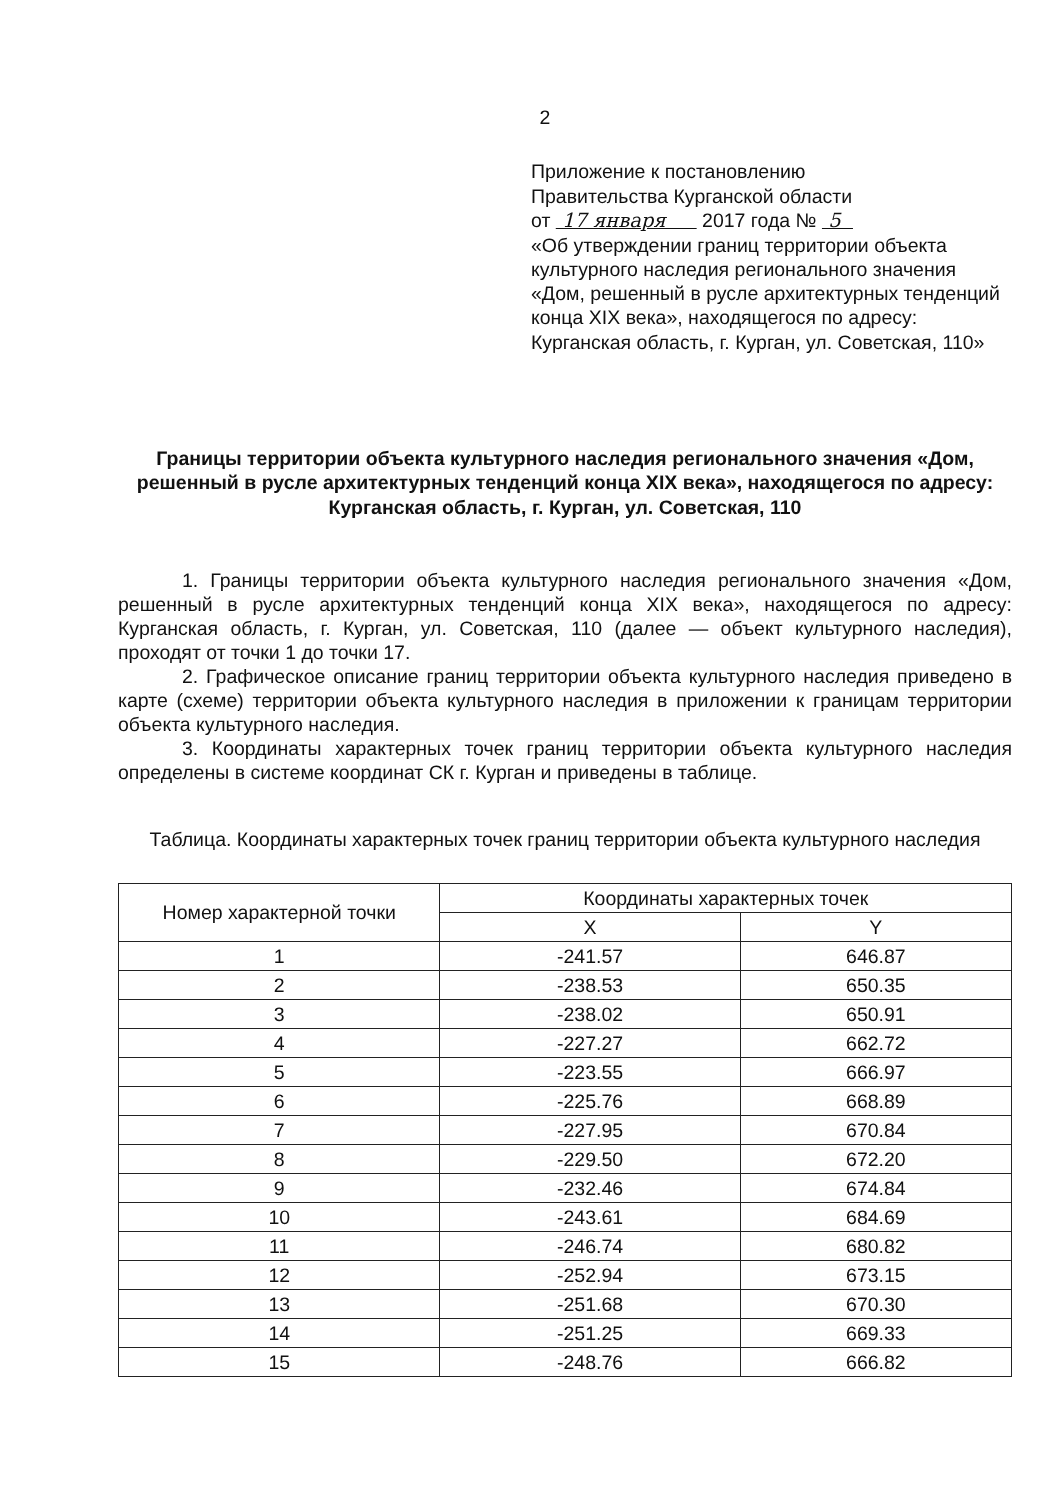2
Приложение к постановлению
Правительства Курганской области
от 17 января 2017 года № 5
«Об утверждении границ территории объекта культурного наследия регионального значения «Дом, решенный в русле архитектурных тенденций конца XIX века», находящегося по адресу: Курганская область, г. Курган, ул. Советская, 110»
Границы территории объекта культурного наследия регионального значения «Дом, решенный в русле архитектурных тенденций конца XIX века», находящегося по адресу: Курганская область, г. Курган, ул. Советская, 110
1. Границы территории объекта культурного наследия регионального значения «Дом, решенный в русле архитектурных тенденций конца XIX века», находящегося по адресу: Курганская область, г. Курган, ул. Советская, 110 (далее — объект культурного наследия), проходят от точки 1 до точки 17.
2. Графическое описание границ территории объекта культурного наследия приведено в карте (схеме) территории объекта культурного наследия в приложении к границам территории объекта культурного наследия.
3. Координаты характерных точек границ территории объекта культурного наследия определены в системе координат СК г. Курган и приведены в таблице.
Таблица. Координаты характерных точек границ территории объекта культурного наследия
| Номер характерной точки | Координаты характерных точек | |
| --- | --- | --- |
| | X | Y |
| 1 | -241.57 | 646.87 |
| 2 | -238.53 | 650.35 |
| 3 | -238.02 | 650.91 |
| 4 | -227.27 | 662.72 |
| 5 | -223.55 | 666.97 |
| 6 | -225.76 | 668.89 |
| 7 | -227.95 | 670.84 |
| 8 | -229.50 | 672.20 |
| 9 | -232.46 | 674.84 |
| 10 | -243.61 | 684.69 |
| 11 | -246.74 | 680.82 |
| 12 | -252.94 | 673.15 |
| 13 | -251.68 | 670.30 |
| 14 | -251.25 | 669.33 |
| 15 | -248.76 | 666.82 |